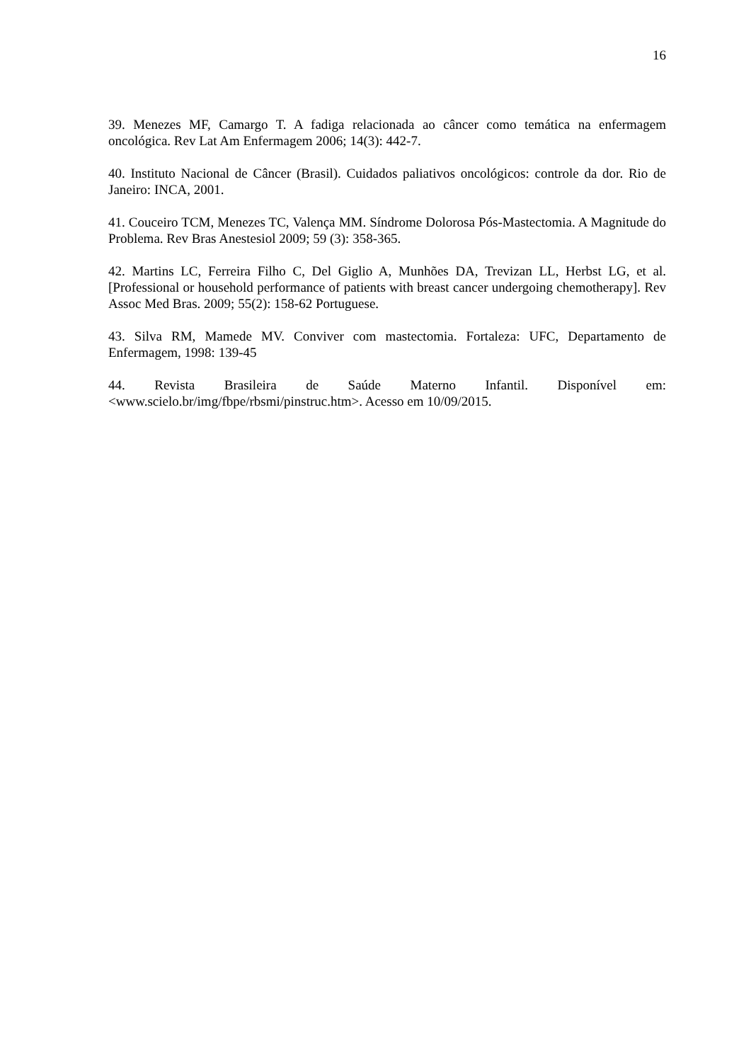16
39. Menezes MF, Camargo T. A fadiga relacionada ao câncer como temática na enfermagem oncológica. Rev Lat Am Enfermagem 2006; 14(3): 442-7.
40. Instituto Nacional de Câncer (Brasil). Cuidados paliativos oncológicos: controle da dor. Rio de Janeiro: INCA, 2001.
41. Couceiro TCM, Menezes TC, Valença MM. Síndrome Dolorosa Pós-Mastectomia. A Magnitude do Problema. Rev Bras Anestesiol 2009; 59 (3): 358-365.
42. Martins LC, Ferreira Filho C, Del Giglio A, Munhões DA, Trevizan LL, Herbst LG, et al. [Professional or household performance of patients with breast cancer undergoing chemotherapy]. Rev Assoc Med Bras. 2009; 55(2): 158-62 Portuguese.
43. Silva RM, Mamede MV. Conviver com mastectomia. Fortaleza: UFC, Departamento de Enfermagem, 1998: 139-45
44. Revista Brasileira de Saúde Materno Infantil. Disponível em: <www.scielo.br/img/fbpe/rbsmi/pinstruc.htm>. Acesso em 10/09/2015.